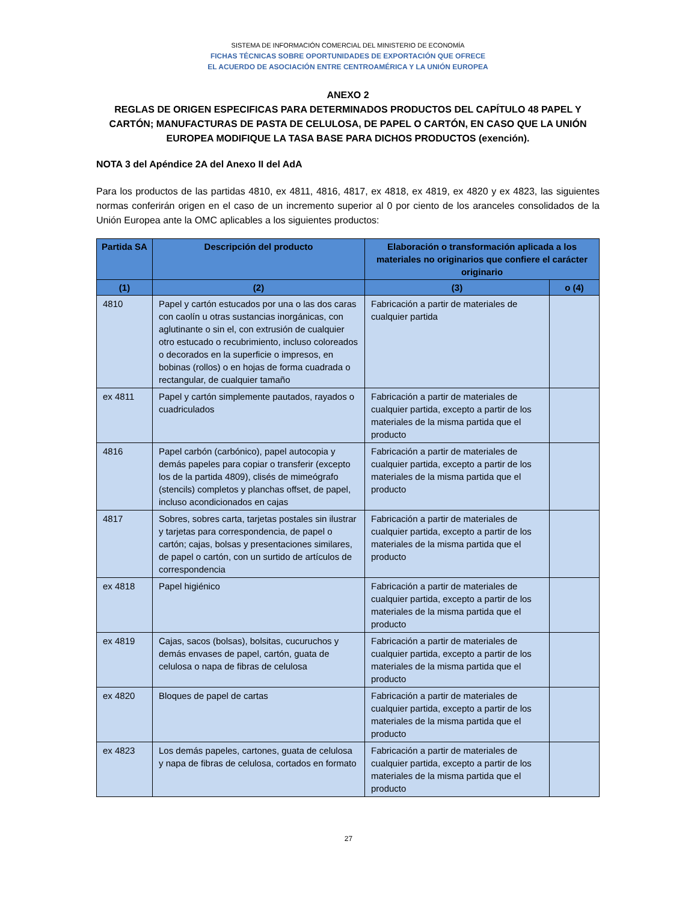SISTEMA DE INFORMACIÓN COMERCIAL DEL MINISTERIO DE ECONOMÍA
FICHAS TÉCNICAS SOBRE OPORTUNIDADES DE EXPORTACIÓN QUE OFRECE
EL ACUERDO DE ASOCIACIÓN ENTRE CENTROAMÉRICA Y LA UNIÓN EUROPEA
ANEXO 2
REGLAS DE ORIGEN ESPECIFICAS PARA DETERMINADOS PRODUCTOS DEL CAPÍTULO 48 PAPEL Y CARTÓN; MANUFACTURAS DE PASTA DE CELULOSA, DE PAPEL O CARTÓN, EN CASO QUE LA UNIÓN EUROPEA MODIFIQUE LA TASA BASE PARA DICHOS PRODUCTOS (exención).
NOTA 3 del Apéndice 2A del Anexo II del AdA
Para los productos de las partidas 4810, ex 4811, 4816, 4817, ex 4818, ex 4819, ex 4820 y ex 4823, las siguientes normas conferirán origen en el caso de un incremento superior al 0 por ciento de los aranceles consolidados de la Unión Europea ante la OMC aplicables a los siguientes productos:
| Partida SA | Descripción del producto | Elaboración o transformación aplicada a los materiales no originarios que confiere el carácter originario | |
| --- | --- | --- | --- |
| (1) | (2) | (3) | o (4) |
| 4810 | Papel y cartón estucados por una o las dos caras con caolín u otras sustancias inorgánicas, con aglutinante o sin el, con extrusión de cualquier otro estucado o recubrimiento, incluso coloreados o decorados en la superficie o impresos, en bobinas (rollos) o en hojas de forma cuadrada o rectangular, de cualquier tamaño | Fabricación a partir de materiales de cualquier partida | |
| ex 4811 | Papel y cartón simplemente pautados, rayados o cuadriculados | Fabricación a partir de materiales de cualquier partida, excepto a partir de los materiales de la misma partida que el producto | |
| 4816 | Papel carbón (carbónico), papel autocopia y demás papeles para copiar o transferir (excepto los de la partida 4809), clisés de mimeógrafo (stencils) completos y planchas offset, de papel, incluso acondicionados en cajas | Fabricación a partir de materiales de cualquier partida, excepto a partir de los materiales de la misma partida que el producto | |
| 4817 | Sobres, sobres carta, tarjetas postales sin ilustrar y tarjetas para correspondencia, de papel o cartón; cajas, bolsas y presentaciones similares, de papel o cartón, con un surtido de artículos de correspondencia | Fabricación a partir de materiales de cualquier partida, excepto a partir de los materiales de la misma partida que el producto | |
| ex 4818 | Papel higiénico | Fabricación a partir de materiales de cualquier partida, excepto a partir de los materiales de la misma partida que el producto | |
| ex 4819 | Cajas, sacos (bolsas), bolsitas, cucuruchos y demás envases de papel, cartón, guata de celulosa o napa de fibras de celulosa | Fabricación a partir de materiales de cualquier partida, excepto a partir de los materiales de la misma partida que el producto | |
| ex 4820 | Bloques de papel de cartas | Fabricación a partir de materiales de cualquier partida, excepto a partir de los materiales de la misma partida que el producto | |
| ex 4823 | Los demás papeles, cartones, guata de celulosa y napa de fibras de celulosa, cortados en formato | Fabricación a partir de materiales de cualquier partida, excepto a partir de los materiales de la misma partida que el producto | |
27